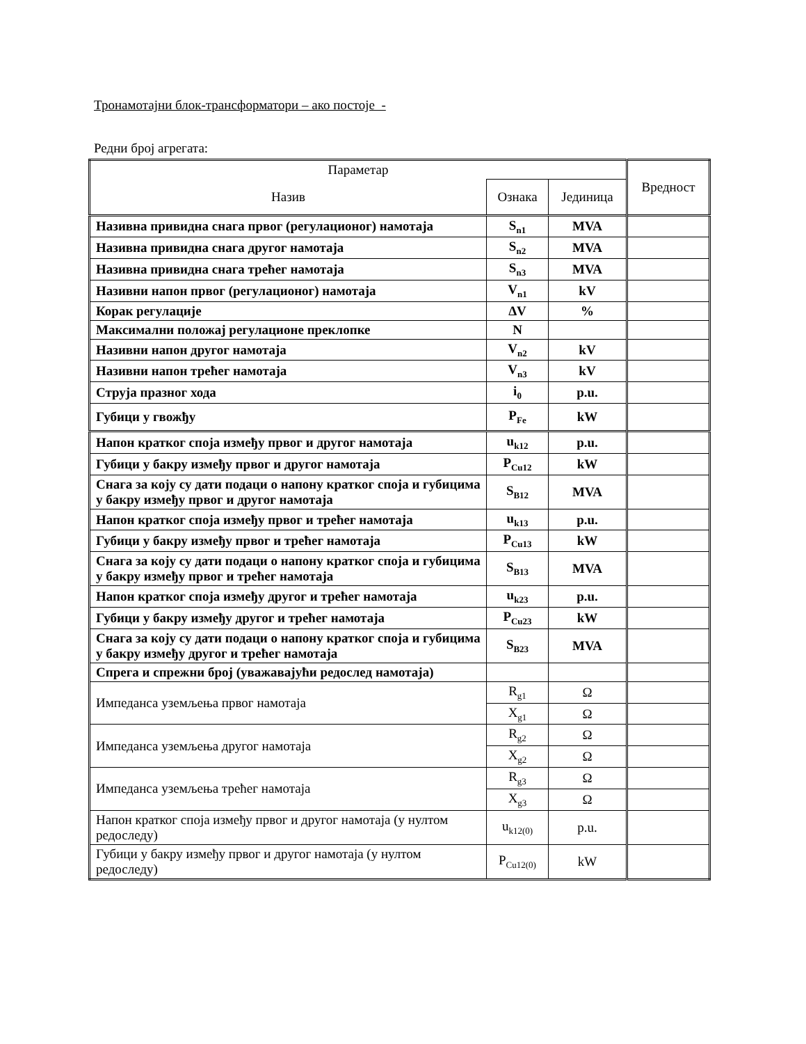Тронамотајни блок-трансформатори – ако постоје -
Редни број агрегата:
| Параметар | | | Вредност |
| --- | --- | --- | --- |
| Назив | Ознака | Јединица | |
| Називна привидна снага првог (регулационог) намотаја | S<sub>n1</sub> | MVA | |
| Називна привидна снага другог намотаја | S<sub>n2</sub> | MVA | |
| Називна привидна снага трећег намотаја | S<sub>n3</sub> | MVA | |
| Називни напон првог (регулационог) намотаја | V<sub>n1</sub> | kV | |
| Корак регулације | ΔV | % | |
| Максимални положај регулационе преклопке | N | | |
| Називни напон другог намотаја | V<sub>n2</sub> | kV | |
| Називни напон трећег намотаја | V<sub>n3</sub> | kV | |
| Струја празног хода | i<sub>0</sub> | p.u. | |
| Губици у гвожђу | P<sub>Fe</sub> | kW | |
| Напон кратког споја између првог и другог намотаја | u<sub>k12</sub> | p.u. | |
| Губици у бакру између првог и другог намотаја | P<sub>Cu12</sub> | kW | |
| Снага за коју су дати подаци о напону кратког споја и губицима у бакру између првог и другог намотаја | S<sub>B12</sub> | MVA | |
| Напон кратког споја између првог и трећег намотаја | u<sub>k13</sub> | p.u. | |
| Губици у бакру између првог и трећег намотаја | P<sub>Cu13</sub> | kW | |
| Снага за коју су дати подаци о напону кратког споја и губицима у бакру између првог и трећег намотаја | S<sub>B13</sub> | MVA | |
| Напон кратког споја између другог и трећег намотаја | u<sub>k23</sub> | p.u. | |
| Губици у бакру између другог и трећег намотаја | P<sub>Cu23</sub> | kW | |
| Снага за коју су дати подаци о напону кратког споја и губицима у бакру између другог и трећег намотаја | S<sub>B23</sub> | MVA | |
| Спрега и спрежни број (уважавајући редослед намотаја) | | | |
| Импеданса уземљења првог намотаја | R<sub>g1</sub> | Ω | |
| | X<sub>g1</sub> | Ω | |
| Импеданса уземљења другог намотаја | R<sub>g2</sub> | Ω | |
| | X<sub>g2</sub> | Ω | |
| Импеданса уземљења трећег намотаја | R<sub>g3</sub> | Ω | |
| | X<sub>g3</sub> | Ω | |
| Напон кратког споја између првог и другог намотаја (у нултом редоследу) | u<sub>k12(0)</sub> | p.u. | |
| Губици у бакру између првог и другог намотаја (у нултом редоследу) | P<sub>Cu12(0)</sub> | kW | |